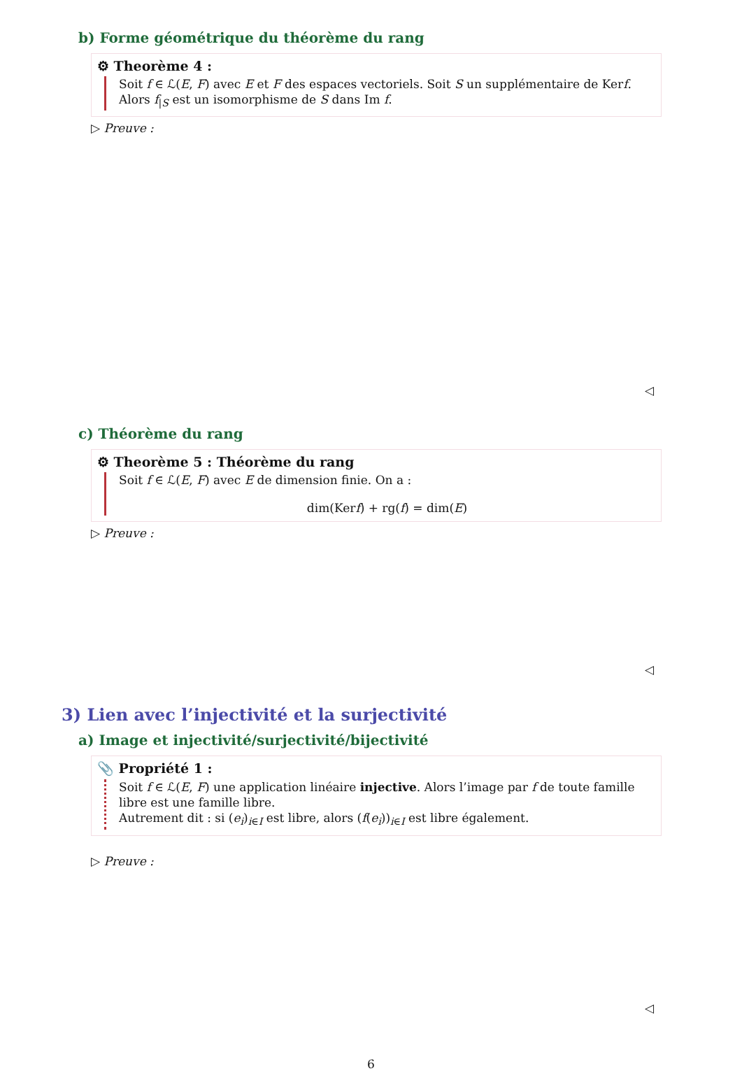b) Forme géométrique du théorème du rang
⚙ Theorème 4 :
Soit f ∈ ℒ(E, F) avec E et F des espaces vectoriels. Soit S un supplémentaire de Kerf.
Alors f<sub>|S</sub> est un isomorphisme de S dans Im f.
▷ Preuve :
◁
c) Théorème du rang
⚙ Theorème 5 : Théorème du rang
Soit f ∈ ℒ(E, F) avec E de dimension finie. On a :
dim(Kerf) + rg(f) = dim(E)
▷ Preuve :
◁
3) Lien avec l’injectivité et la surjectivité
a) Image et injectivité/surjectivité/bijectivité
📎 Propriété 1 :
Soit f ∈ ℒ(E, F) une application linéaire injective. Alors l’image par f de toute famille libre est une famille libre.
Autrement dit : si (e<sub>i</sub>)<sub>i∈I</sub> est libre, alors (f(e<sub>i</sub>))<sub>i∈I</sub> est libre également.
▷ Preuve :
◁
6